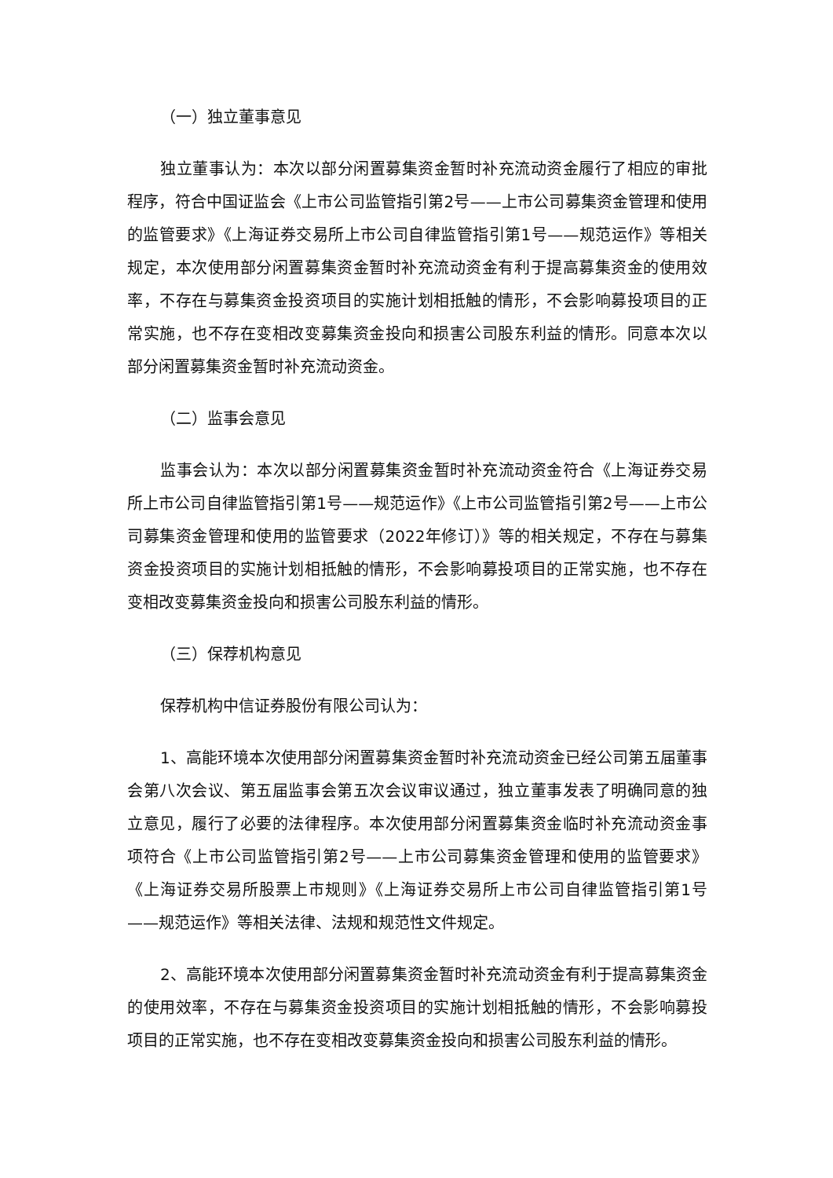（一）独立董事意见
独立董事认为：本次以部分闲置募集资金暂时补充流动资金履行了相应的审批程序，符合中国证监会《上市公司监管指引第2号——上市公司募集资金管理和使用的监管要求》《上海证券交易所上市公司自律监管指引第1号——规范运作》等相关规定，本次使用部分闲置募集资金暂时补充流动资金有利于提高募集资金的使用效率，不存在与募集资金投资项目的实施计划相抵触的情形，不会影响募投项目的正常实施，也不存在变相改变募集资金投向和损害公司股东利益的情形。同意本次以部分闲置募集资金暂时补充流动资金。
（二）监事会意见
监事会认为：本次以部分闲置募集资金暂时补充流动资金符合《上海证券交易所上市公司自律监管指引第1号——规范运作》《上市公司监管指引第2号——上市公司募集资金管理和使用的监管要求（2022年修订）》等的相关规定，不存在与募集资金投资项目的实施计划相抵触的情形，不会影响募投项目的正常实施，也不存在变相改变募集资金投向和损害公司股东利益的情形。
（三）保荐机构意见
保荐机构中信证券股份有限公司认为：
1、高能环境本次使用部分闲置募集资金暂时补充流动资金已经公司第五届董事会第八次会议、第五届监事会第五次会议审议通过，独立董事发表了明确同意的独立意见，履行了必要的法律程序。本次使用部分闲置募集资金临时补充流动资金事项符合《上市公司监管指引第2号——上市公司募集资金管理和使用的监管要求》《上海证券交易所股票上市规则》《上海证券交易所上市公司自律监管指引第1号——规范运作》等相关法律、法规和规范性文件规定。
2、高能环境本次使用部分闲置募集资金暂时补充流动资金有利于提高募集资金的使用效率，不存在与募集资金投资项目的实施计划相抵触的情形，不会影响募投项目的正常实施，也不存在变相改变募集资金投向和损害公司股东利益的情形。